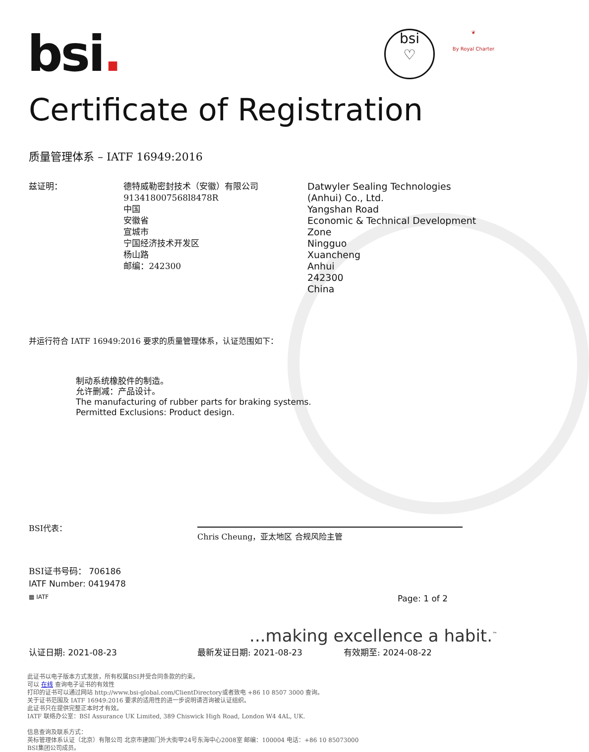bsi.
bsi
♡
❦
By Royal Charter
Certificate of Registration
质量管理体系 – IATF 16949:2016
兹证明： 德特威勒密封技术（安徽）有限公司
913418007568l8478R
中国
安徽省
宣城市
宁国经济技术开发区
杨山路
邮编：242300
Datwyler Sealing Technologies
(Anhui) Co., Ltd.
Yangshan Road
Economic & Technical Development Zone
Ningguo
Xuancheng
Anhui
242300
China
并运行符合 IATF 16949:2016 要求的质量管理体系，认证范围如下：
制动系统橡胶件的制造。
允许删减：产品设计。
The manufacturing of rubber parts for braking systems.
Permitted Exclusions: Product design.
BSI代表：
Chris Cheung，亚太地区 合规风险主管
BSI证书号码： 706186
IATF Number: 0419478
▦ IATF
Page: 1 of 2
...making excellence a habit.<sup>™</sup>
认证日期: 2021-08-23 最新发证日期: 2021-08-23 有效期至: 2024-08-22
此证书以电子版本方式发放，所有权属BSI并受合同条款的约束。
可以 在线 查询电子证书的有效性
打印的证书可以通过网站 http://www.bsi-global.com/ClientDirectory或者致电 +86 10 8507 3000 查询。
关于证书范围及 IATF 16949:2016 要求的适用性的进一步说明请咨询被认证组织。
此证书只在提供完整正本时才有效。
IATF 联络办公室：BSI Assurance UK Limited, 389 Chiswick High Road, London W4 4AL, UK.
信息查询及联系方式：
英标管理体系认证（北京）有限公司 北京市建国门外大街甲24号东海中心2008室 邮编：100004 电话：+86 10 85073000
BSI集团公司成员。